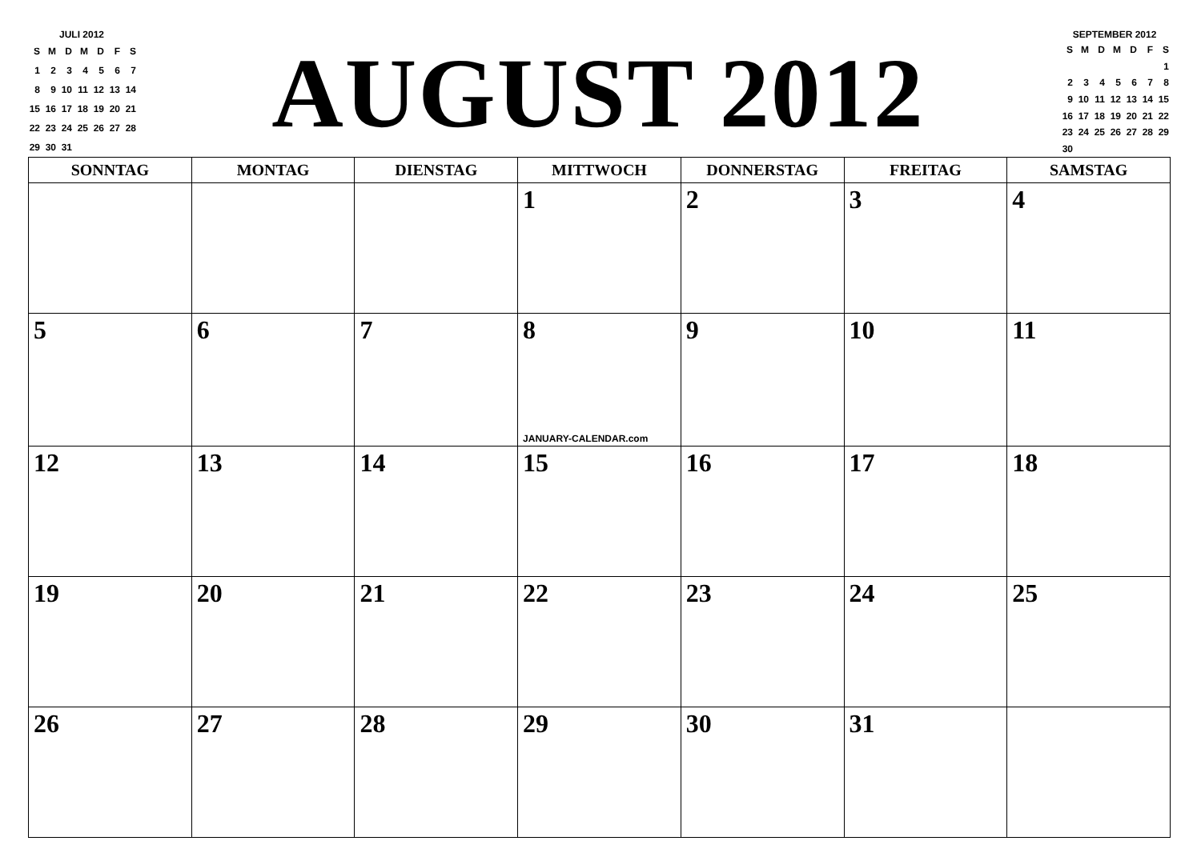JULI 2012
| S | M | D | M | D | F | S |
| 1 | 2 | 3 | 4 | 5 | 6 | 7 |
| 8 | 9 | 10 | 11 | 12 | 13 | 14 |
| 15 | 16 | 17 | 18 | 19 | 20 | 21 |
| 22 | 23 | 24 | 25 | 26 | 27 | 28 |
| 29 | 30 | 31 | | | | |
AUGUST 2012
SEPTEMBER 2012
| S | M | D | M | D | F | S |
| | | | | | | 1 |
| 2 | 3 | 4 | 5 | 6 | 7 | 8 |
| 9 | 10 | 11 | 12 | 13 | 14 | 15 |
| 16 | 17 | 18 | 19 | 20 | 21 | 22 |
| 23 | 24 | 25 | 26 | 27 | 28 | 29 |
| 30 | | | | | | |
| SONNTAG | MONTAG | DIENSTAG | MITTWOCH | DONNERSTAG | FREITAG | SAMSTAG |
| --- | --- | --- | --- | --- | --- | --- |
| | | | 1 | 2 | 3 | 4 |
| 5 | 6 | 7 | 8 JANUARY-CALENDAR.com | 9 | 10 | 11 |
| 12 | 13 | 14 | 15 | 16 | 17 | 18 |
| 19 | 20 | 21 | 22 | 23 | 24 | 25 |
| 26 | 27 | 28 | 29 | 30 | 31 | |